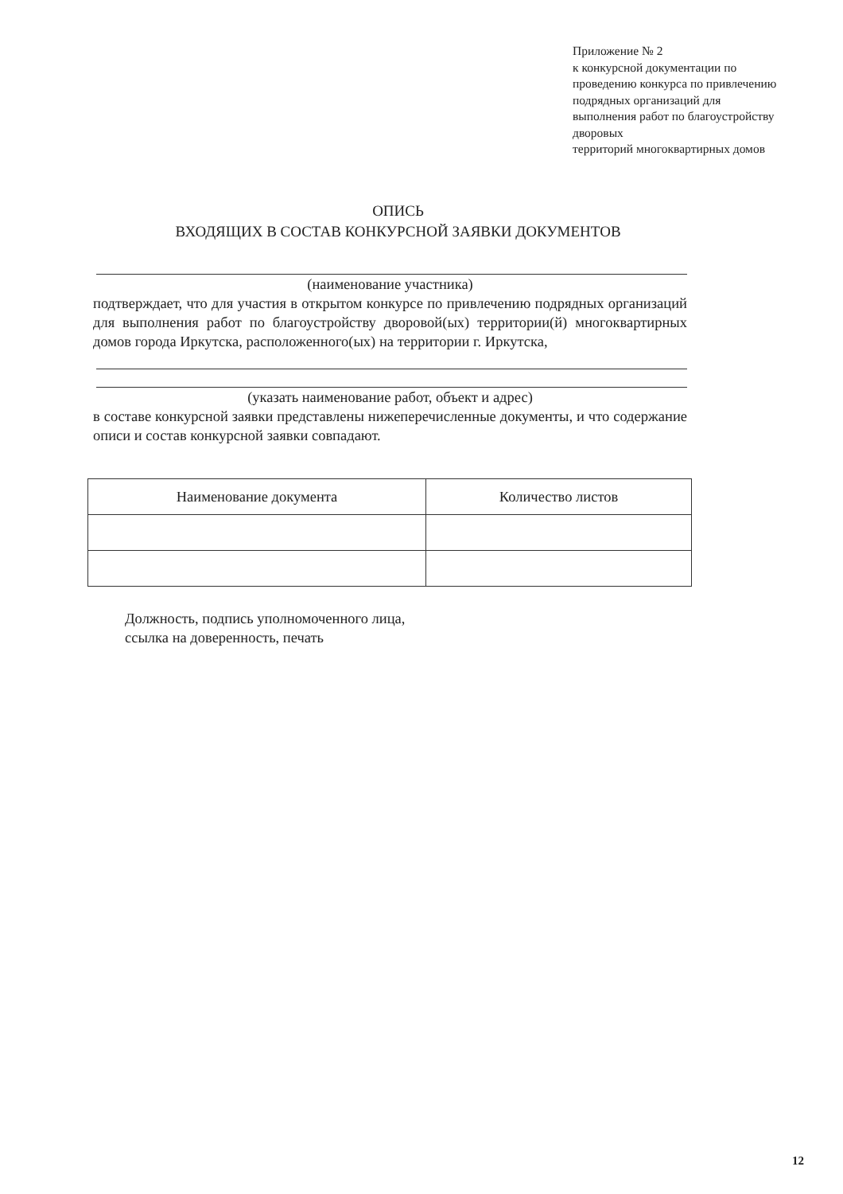Приложение № 2
к конкурсной документации по
проведению конкурса по привлечению
подрядных организаций для
выполнения работ по благоустройству
дворовых
территорий многоквартирных домов
ОПИСЬ
ВХОДЯЩИХ В СОСТАВ КОНКУРСНОЙ ЗАЯВКИ ДОКУМЕНТОВ
(наименование участника)
подтверждает, что для участия в открытом конкурсе по привлечению подрядных организаций для выполнения работ по благоустройству дворовой(ых) территории(й) многоквартирных домов города Иркутска, расположенного(ых) на территории г. Иркутска,
(указать наименование работ, объект и адрес)
в составе конкурсной заявки представлены нижеперечисленные документы, и что содержание описи и состав конкурсной заявки совпадают.
| Наименование документа | Количество листов |
| --- | --- |
Должность, подпись уполномоченного лица,
ссылка на доверенность, печать
12